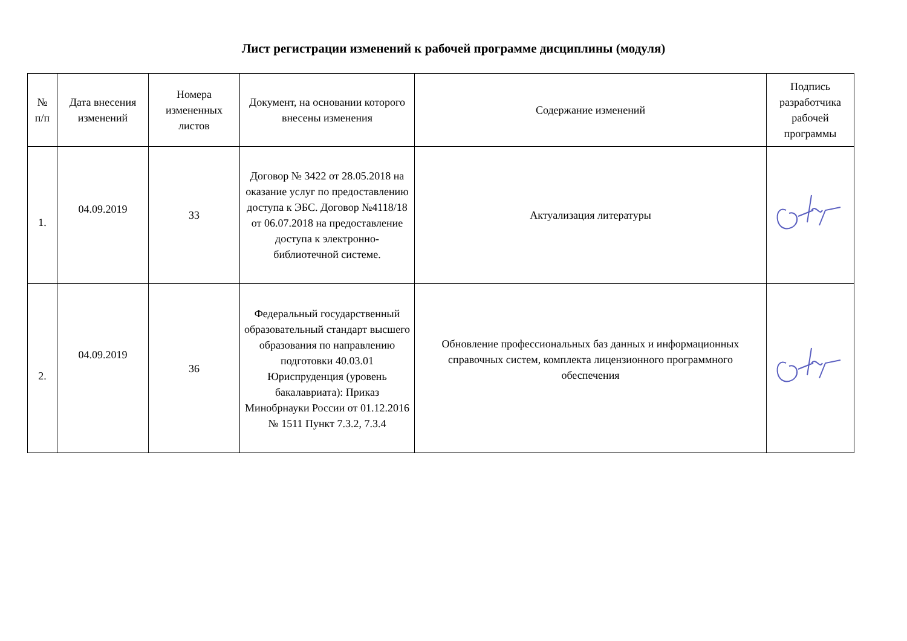Лист регистрации изменений к рабочей программе дисциплины (модуля)
| № п/п | Дата внесения изменений | Номера измененных листов | Документ, на основании которого внесены изменения | Содержание изменений | Подпись разработчика рабочей программы |
| --- | --- | --- | --- | --- | --- |
| 1. | 04.09.2019 | 33 | Договор № 3422 от 28.05.2018 на оказание услуг по предоставлению доступа к ЭБС. Договор №4118/18 от 06.07.2018 на предоставление доступа к электронно-библиотечной системе. | Актуализация литературы | |
| 2. | 04.09.2019 | 36 | Федеральный государственный образовательный стандарт высшего образования по направлению подготовки 40.03.01 Юриспруденция (уровень бакалавриата): Приказ Минобрнауки России от 01.12.2016 № 1511 Пункт 7.3.2, 7.3.4 | Обновление профессиональных баз данных и информационных справочных систем, комплекта лицензионного программного обеспечения | |